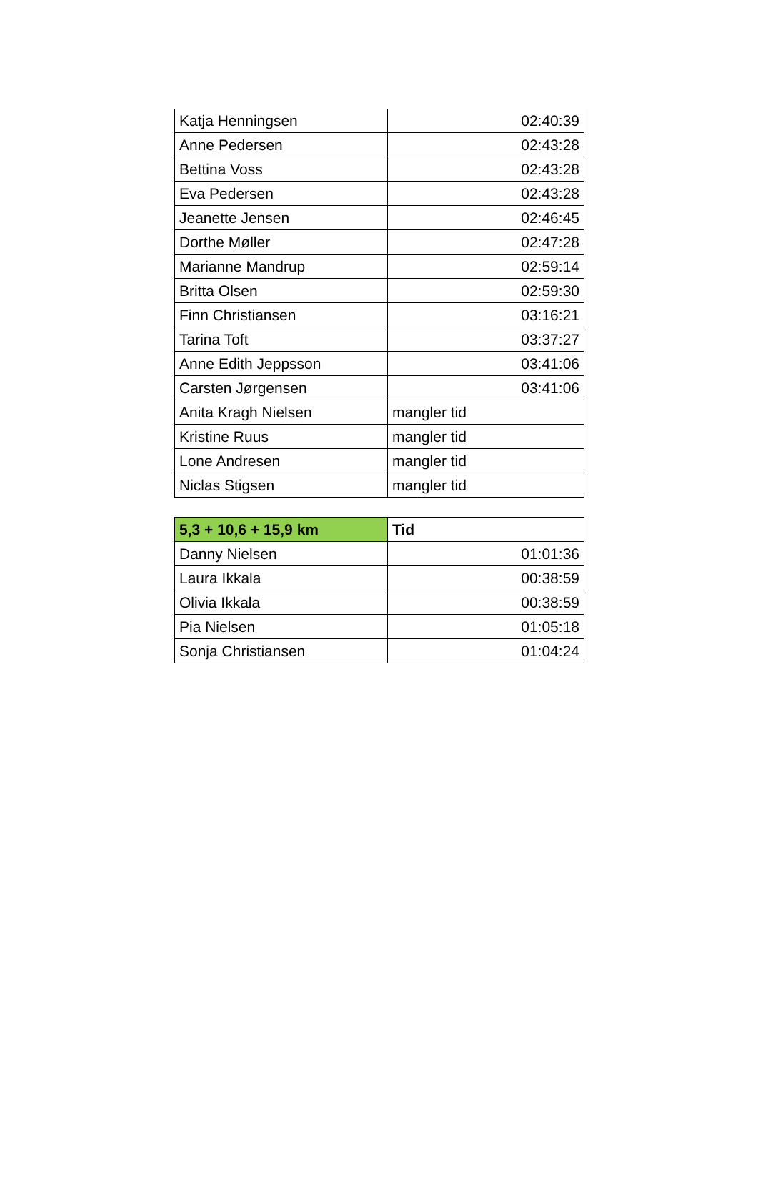| Katja Henningsen | 02:40:39 |
| Anne Pedersen | 02:43:28 |
| Bettina Voss | 02:43:28 |
| Eva Pedersen | 02:43:28 |
| Jeanette Jensen | 02:46:45 |
| Dorthe Møller | 02:47:28 |
| Marianne Mandrup | 02:59:14 |
| Britta Olsen | 02:59:30 |
| Finn Christiansen | 03:16:21 |
| Tarina Toft | 03:37:27 |
| Anne Edith Jeppsson | 03:41:06 |
| Carsten Jørgensen | 03:41:06 |
| Anita Kragh Nielsen | mangler tid |
| Kristine Ruus | mangler tid |
| Lone Andresen | mangler tid |
| Niclas Stigsen | mangler tid |
| 5,3 + 10,6 + 15,9 km | Tid |
| --- | --- |
| Danny Nielsen | 01:01:36 |
| Laura Ikkala | 00:38:59 |
| Olivia Ikkala | 00:38:59 |
| Pia Nielsen | 01:05:18 |
| Sonja Christiansen | 01:04:24 |